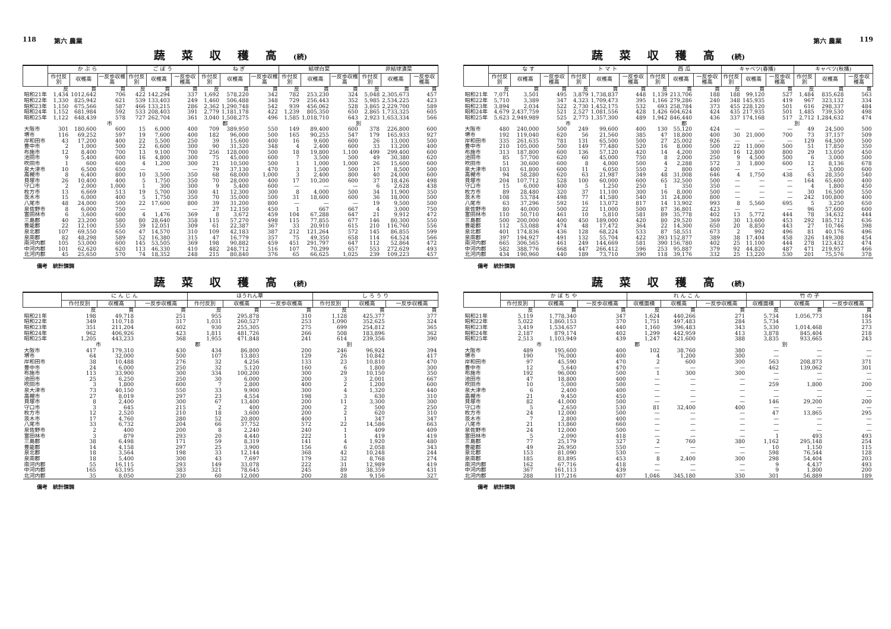118 第六 農業
蔬菜収穫高(続)
| | か ぶ ら | | | ご ぼ う | | | ね ぎ | | | 結球白菜 | | | 非結球漬菜 | | |
| --- | --- | --- | --- | --- | --- | --- | --- | --- | --- | --- | --- | --- | --- | --- | --- |
| | 作付反別 | 収穫高 | 一反歩収穫高 | 作付反別 | 収穫高 | 一反歩収穫高 | 作付反別 | 収穫高 | 一反歩収穫高 | 作付反別 | 収穫高 | 一反歩収穫高 | 作付反別 | 収穫高 | 一反歩収穫高 |
| | 反 | 貫 | 貫 | 反 | 貫 | 貫 | 反 | 貫 | 貫 | 反 | 貫 | 貫 | 反 | 貫 | 貫 |
| 昭和21年 | 1,434 | 1012,642 | 706 | 422 | 142,294 | 337 | 1,692 | 578,220 | 342 | 782 | 253,230 | 324 | 5,048 | 2,305,673 | 457 |
| 昭和22年 | 1,330 | 825,942 | 621 | 539 | 133,403 | 249 | 1,460 | 506,488 | 348 | 729 | 256,443 | 352 | 5,985 | 2,534,225 | 423 |
| 昭和23年 | 1,150 | 675,566 | 587 | 466 | 133,215 | 286 | 2,362 | 1,290,748 | 542 | 939 | 456,062 | 528 | 3,865 | 2,229,700 | 589 |
| 昭和24年 | 1,152 | 681,984 | 592 | 533 | 208,403 | 391 | 2,779 | 1,181,178 | 422 | 1,239 | 805,350 | 650 | 2,865 | 1,733,325 | 605 |
| 昭和25年 | 1,122 | 648,439 | 578 | 727 | 262,704 | 361 | 3,040 | 1,508,275 | 496 | 1,585 | 1,018,710 | 643 | 2,923 | 1,653,334 | 566 |
| | 市 | | | | | 郡 | | | | 別 | | | | | |
| 大阪市 | 301 | 180,600 | 600 | 15 | 6,000 | 400 | 709 | 389,950 | 550 | 149 | 89,400 | 600 | 378 | 226,800 | 600 |
| 堺市 | 116 | 69,252 | 597 | 19 | 7,600 | 400 | 182 | 96,000 | 500 | 165 | 90,255 | 547 | 179 | 165,933 | 927 |
| 岸和田市 | 43 | 17,200 | 400 | 22 | 5,500 | 250 | 39 | 15,600 | 400 | 16 | 9,600 | 600 | 26 | 13,000 | 500 |
| 豊中市 | 2 | 1,000 | 500 | 22 | 6,600 | 300 | 90 | 31,320 | 348 | 4 | 2,400 | 600 | 33 | 13,200 | 400 |
| 布施市 | 12 | 8,400 | 700 | 13 | 9,100 | 700 | 256 | 128,000 | 500 | 18 | 19,800 | 1,100 | 499 | 299,400 | 600 |
| 池田市 | 9 | 5,400 | 600 | 16 | 4,800 | 300 | 75 | 45,000 | 600 | 7 | 3,500 | 500 | 49 | 30,380 | 620 |
| 吹田市 | 1 | 600 | 600 | 4 | 1,200 | 300 | 21 | 10,500 | 500 | 1 | 1,000 | 1,000 | 26 | 15,600 | 600 |
| 泉大津市 | 10 | 6,500 | 650 | — | — | — | 79 | 37,130 | 470 | 3 | 1,500 | 500 | 17 | 8,500 | 500 |
| 高槻市 | 8 | 6,400 | 800 | 10 | 3,500 | 350 | 68 | 68,000 | 1,000 | 3 | 2,400 | 800 | 40 | 24,000 | 600 |
| 貝塚市 | 26 | 10,400 | 400 | 5 | 1,750 | 350 | 70 | 28,000 | 400 | 17 | 10,200 | 600 | 37 | 18,426 | 498 |
| 守口市 | 2 | 2,000 | 1,000 | 1 | 300 | 300 | 9 | 5,400 | 600 | — | — | — | 6 | 2,628 | 438 |
| 枚方市 | 13 | 6,669 | 513 | 19 | 5,700 | 300 | 41 | 12,300 | 300 | 8 | 4,000 | 500 | 34 | 11,900 | 350 |
| 茨木市 | 15 | 6,000 | 400 | 5 | 1,750 | 350 | 70 | 35,000 | 500 | 31 | 18,600 | 600 | 36 | 18,000 | 500 |
| 八尾市 | 48 | 24,000 | 500 | 22 | 17,600 | 800 | 39 | 31,200 | 800 | — | — | — | 19 | 9,500 | 500 |
| 泉佐野市 | 8 | 6,000 | 750 | — | — | — | 27 | 12,150 | 450 | 1 | 667 | 667 | 4 | 3,000 | 750 |
| 富田林市 | 6 | 3,600 | 600 | 4 | 1,476 | 369 | 8 | 3,672 | 459 | 104 | 67,288 | 647 | 21 | 9,912 | 472 |
| 三島郡 | 40 | 23,200 | 580 | 80 | 28,640 | 358 | 115 | 57,270 | 498 | 115 | 77,855 | 677 | 146 | 80,300 | 550 |
| 豊能郡 | 22 | 12,100 | 550 | 39 | 12,051 | 309 | 61 | 22,387 | 367 | 33 | 20,910 | 615 | 210 | 116,760 | 556 |
| 泉北郡 | 107 | 69,550 | 650 | 47 | 14,570 | 310 | 109 | 42,183 | 387 | 212 | 121,264 | 572 | 145 | 86,855 | 599 |
| 泉南郡 | 82 | 48,298 | 589 | 52 | 16,380 | 315 | 47 | 16,779 | 357 | 75 | 49,350 | 658 | 114 | 64,524 | 566 |
| 南河内郡 | 105 | 53,000 | 600 | 145 | 53,505 | 369 | 198 | 90,882 | 459 | 451 | 291,797 | 647 | 112 | 52,864 | 472 |
| 中河内郡 | 101 | 62,620 | 620 | 113 | 46,330 | 410 | 482 | 248,712 | 516 | 107 | 70,299 | 657 | 553 | 272,629 | 493 |
| 北河内郡 | 45 | 25,650 | 570 | 74 | 18,352 | 248 | 215 | 80,840 | 376 | 65 | 66,625 | 1,025 | 239 | 109,223 | 457 |
備考　統計課調
蔬菜収穫高(続)
| | に ん じ ん | | | ほうれん草 | | | し ろ う り | | |
| --- | --- | --- | --- | --- | --- | --- | --- | --- | --- |
| | 作付反別 | 収穫高 | 一反歩収穫高 | 作付反別 | 収穫高 | 一反歩収穫高 | 作付反別 | 収穫高 | 一反歩収穫高 |
| | 反 | 貫 | 貫 | 反 | 貫 | 貫 | 反 | 貫 | 貫 |
| 昭和21年 | 198 | 49,718 | 251 | 955 | 295,878 | 310 | 1,128 | 425,377 | 377 |
| 昭和22年 | 349 | 110,718 | 317 | 1,031 | 260,527 | 253 | 1,090 | 352,625 | 324 |
| 昭和23年 | 351 | 211,204 | 602 | 930 | 255,305 | 275 | 699 | 254,812 | 365 |
| 昭和24年 | 962 | 406,926 | 423 | 1,811 | 481,726 | 266 | 508 | 183,896 | 362 |
| 昭和25年 | 1,205 | 443,233 | 368 | 1,955 | 471,848 | 241 | 614 | 239,356 | 390 |
| | 市 | | 郡 | | | 別 | | | |
| 大阪市 | 417 | 179,310 | 430 | 434 | 86,800 | 200 | 246 | 96,924 | 394 |
| 堺市 | 64 | 32,000 | 500 | 107 | 13,803 | 129 | 26 | 10,842 | 417 |
| 岸和田市 | 38 | 10,488 | 276 | 32 | 4,256 | 133 | 23 | 10,810 | 470 |
| 豊中市 | 24 | 6,000 | 250 | 32 | 5,120 | 160 | 6 | 1,800 | 300 |
| 布施市 | 113 | 33,900 | 300 | 334 | 100,200 | 300 | 29 | 10,150 | 350 |
| 池田市 | 25 | 6,250 | 250 | 30 | 6,000 | 200 | 3 | 2,001 | 667 |
| 吹田市 | 3 | 1,800 | 600 | 7 | 2,800 | 400 | 2 | 1,200 | 600 |
| 泉大津市 | 73 | 40,150 | 550 | 33 | 9,900 | 300 | 4 | 1,320 | 440 |
| 高槻市 | 27 | 8,019 | 297 | 23 | 4,554 | 198 | 3 | 630 | 310 |
| 貝塚市 | 8 | 2,400 | 300 | 67 | 13,400 | 200 | 11 | 3,300 | 300 |
| 守口市 | 3 | 645 | 215 | 2 | 400 | 200 | 2 | 500 | 250 |
| 枚方市 | 12 | 2,520 | 210 | 18 | 3,600 | 200 | 2 | 620 | 310 |
| 茨木市 | 17 | 4,760 | 280 | 52 | 20,800 | 400 | 1 | 347 | 347 |
| 八尾市 | 33 | 6,732 | 204 | 66 | 37,752 | 572 | 22 | 14,586 | 663 |
| 泉佐野市 | 2 | 400 | 200 | 8 | 2,240 | 240 | 1 | 409 | 409 |
| 富田林市 | 3 | 879 | 293 | 20 | 4,440 | 222 | 1 | 419 | 419 |
| 三島郡 | 38 | 6,498 | 171 | 59 | 8,319 | 141 | 4 | 1,920 | 480 |
| 豊能郡 | 14 | 4,158 | 297 | 25 | 3,900 | 156 | 6 | 2,058 | 343 |
| 泉北郡 | 18 | 3,564 | 198 | 33 | 12,144 | 368 | 42 | 10,248 | 244 |
| 泉南郡 | 18 | 5,400 | 300 | 43 | 7,697 | 179 | 32 | 8,768 | 274 |
| 南河内郡 | 55 | 16,115 | 293 | 149 | 33,078 | 222 | 31 | 12,989 | 419 |
| 中河内郡 | 165 | 63,195 | 383 | 321 | 78,645 | 245 | 89 | 38,359 | 431 |
| 北河内郡 | 35 | 8,050 | 230 | 60 | 12,000 | 200 | 28 | 9,156 | 327 |
備考　統計課調
第六 農業 119
蔬菜収穫高(続)
| | な す | | | ト マ ト | | | 西 瓜 | | | キャベツ(春播) | | | キャベツ(秋播) | | |
| --- | --- | --- | --- | --- | --- | --- | --- | --- | --- | --- | --- | --- | --- | --- | --- |
| | 作付反別 | 収穫高 | 一反歩収穫高 | 作付反別 | 収穫高 | 一反歩収穫高 | 作付反別 | 収穫高 | 一反歩収穫高 | 作付反別 | 収穫高 | 一反歩収穫高 | 作付反別 | 収穫高 | 一反歩収穫高 |
| | 反 | 貫 | 貫 | 反 | 貫 | 貫 | 反 | 貫 | 貫 | 反 | 貫 | 貫 | 反 | 貫 | 貫 |
| 昭和21年 | 7,071 | 3,501 | 495 | 3,879 | 1,738,837 | 448 | 1,139 | 213,706 | 188 | 188 | 99,120 | 527 | 1,484 | 835,628 | 563 |
| 昭和22年 | 5,710 | 3,389 | 347 | 4,323 | 1,709,473 | 395 | 1,166 | 279,286 | 240 | 348 | 145,935 | 419 | 967 | 323,132 | 334 |
| 昭和23年 | 3,894 | 2,034 | 522 | 2,730 | 1,452,175 | 532 | 693 | 258,784 | 373 | 455 | 228,120 | 501 | 616 | 298,337 | 484 |
| 昭和24年 | 4,679 | 2,437,759 | 521 | 2,527 | 1,081,556 | 428 | 1,426 | 604,624 | 424 | 435 | 217,935 | 501 | 1,485 | 739,530 | 498 |
| 昭和25年 | 5,623 | 2,949,989 | 525 | 2,773 | 1,357,300 | 489 | 1,942 | 846,440 | 436 | 337 | 174,168 | 517 | 2,712 | 1,284,632 | 474 |
| | 市 | | | | | | 郡 | | | 別 | | | | | |
| 大阪市 | 480 | 240,000 | 500 | 249 | 99,600 | 400 | 130 | 55,120 | 424 | — | — | — | 49 | 24,500 | 500 |
| 堺市 | 192 | 119,040 | 620 | 56 | 21,560 | 385 | 47 | 18,800 | 400 | 30 | 21,000 | 700 | 73 | 37,157 | 509 |
| 岸和田市 | 335 | 261,635 | 781 | 131 | 65,500 | 500 | 27 | 25,002 | 926 | — | — | — | 129 | 64,500 | 500 |
| 豊中市 | 210 | 105,000 | 500 | 149 | 77,480 | 520 | 16 | 8,000 | 500 | 22 | 11,000 | 500 | 51 | 17,850 | 350 |
| 布施市 | 313 | 187,800 | 600 | 136 | 57,120 | 420 | 14 | 4,200 | 300 | 16 | 12,800 | 800 | 29 | 13,050 | 450 |
| 池田市 | 85 | 57,700 | 620 | 60 | 45,000 | 750 | 8 | 2,000 | 250 | 9 | 4,500 | 500 | 6 | 3,000 | 500 |
| 吹田市 | 51 | 30,600 | 600 | 8 | 4,000 | 500 | 4 | 2,288 | 572 | 3 | 1,800 | 600 | 12 | 8,136 | 678 |
| 泉大津市 | 103 | 61,800 | 600 | 11 | 6,050 | 550 | 2 | 800 | 400 | — | — | — | 5 | 3,000 | 600 |
| 高槻市 | 94 | 58,280 | 620 | 63 | 21,987 | 349 | 48 | 31,008 | 646 | 4 | 1,750 | 438 | 63 | 28,350 | 540 |
| 貝塚市 | 204 | 107,712 | 528 | 100 | 60,000 | 600 | 65 | 32,500 | 500 | — | — | — | 164 | 65,600 | 400 |
| 守口市 | 15 | 6,000 | 400 | 5 | 1,250 | 250 | 1 | 350 | 350 | — | — | — | 4 | 1,800 | 450 |
| 枚方市 | 89 | 28,480 | 320 | 37 | 11,100 | 300 | 16 | 8,000 | 500 | — | — | — | 30 | 16,500 | 550 |
| 茨木市 | 108 | 53,784 | 498 | 77 | 41,580 | 540 | 31 | 24,800 | 800 | — | — | — | 242 | 100,800 | 400 |
| 八尾市 | 63 | 37,296 | 592 | 16 | 13,072 | 817 | 14 | 13,902 | 993 | 8 | 5,560 | 695 | 5 | 3,250 | 650 |
| 泉佐野市 | 80 | 40,000 | 500 | 22 | 11,000 | 500 | 87 | 36,801 | 423 | — | — | — | 96 | 57,600 | 600 |
| 富田林市 | 110 | 50,710 | 461 | 10 | 5,810 | 581 | 89 | 35,778 | 402 | 13 | 5,772 | 444 | 78 | 34,632 | 444 |
| 三島郡 | 500 | 200,000 | 400 | 450 | 189,000 | 420 | 80 | 29,520 | 369 | 30 | 13,600 | 453 | 292 | 185,712 | 636 |
| 豊能郡 | 112 | 53,088 | 474 | 48 | 17,472 | 364 | 22 | 14,300 | 650 | 20 | 8,850 | 443 | 27 | 10,746 | 398 |
| 泉北郡 | 401 | 174,836 | 436 | 128 | 68,224 | 533 | 87 | 58,551 | 673 | 2 | 992 | 496 | 81 | 40,176 | 496 |
| 泉南郡 | 397 | 194,927 | 491 | 132 | 55,704 | 422 | 393 | 152,877 | 389 | 38 | 17,404 | 458 | 326 | 149,308 | 454 |
| 南河内郡 | 665 | 306,565 | 461 | 249 | 144,669 | 581 | 390 | 156,780 | 402 | 25 | 11,100 | 444 | 278 | 123,432 | 474 |
| 中河内郡 | 582 | 388,776 | 668 | 447 | 266,412 | 596 | 253 | 95,887 | 379 | 92 | 44,820 | 487 | 471 | 219,957 | 466 |
| 北河内郡 | 434 | 190,960 | 440 | 189 | 73,710 | 390 | 118 | 39,176 | 332 | 25 | 13,220 | 530 | 201 | 75,576 | 378 |
備考　統計課調
蔬菜収穫高(続)
| | か ぼ ち や | | | れ ん こ ん | | | 竹 の 子 | | |
| --- | --- | --- | --- | --- | --- | --- | --- | --- | --- |
| | 作付反別 | 収穫高 | 一反歩収穫高 | 収穫面積 | 収穫高 | 一反歩収穫高 | 収穫面積 | 収穫高 | 一反歩収穫高 |
| | 反 | 貫 | 貫 | 反 | 貫 | 貫 | 反 | 貫 | 貫 |
| 昭和21年 | 5,119 | 1,778,340 | 347 | 1,624 | 440,266 | 271 | 5,734 | 1,056,773 | 184 |
| 昭和22年 | 5,022 | 1,860,153 | 370 | 1,751 | 497,483 | 284 | 5,734 | | 135 |
| 昭和23年 | 3,419 | 1,534,657 | 440 | 1,160 | 396,483 | 343 | 5,330 | 1,014,468 | 273 |
| 昭和24年 | 2,187 | 879,174 | 402 | 1,299 | 442,959 | 413 | 3,878 | 845,404 | 218 |
| 昭和25年 | 2,513 | 1,103,949 | 439 | 1,247 | 421,600 | 388 | 3,835 | 933,665 | 243 |
| | 市 | | 郡 | | | 別 | | | |
| 大阪市 | 489 | 195,600 | 400 | 102 | 38,760 | 380 | — | — | — |
| 堺市 | 190 | 76,000 | 400 | 4 | 1,200 | 300 | — | — | — |
| 岸和田市 | 97 | 45,590 | 470 | 2 | 600 | 300 | 563 | 208,873 | 371 |
| 豊中市 | 12 | 5,640 | 470 | — | — | — | 462 | 139,062 | 301 |
| 布施市 | 192 | 96,000 | 500 | 1 | 300 | 300 | — | — | — |
| 池田市 | 47 | 18,800 | 400 | — | — | — | — | — | — |
| 吹田市 | 10 | 5,000 | 500 | — | — | — | 259 | 1,800 | 200 |
| 泉大津市 | 6 | 2,400 | 400 | — | — | — | — | — | — |
| 高槻市 | 21 | 9,450 | 450 | — | — | — | — | — | — |
| 貝塚市 | 82 | 41,000 | 500 | — | — | — | 146 | 29,200 | 200 |
| 守口市 | 5 | 2,650 | 530 | 81 | 32,400 | 400 | — | — | — |
| 枚方市 | 24 | 12,000 | 500 | — | — | — | 47 | 13,865 | 295 |
| 茨木市 | 7 | 2,800 | 400 | — | — | — | — | — | — |
| 八尾市 | 21 | 13,860 | 660 | — | — | — | — | — | — |
| 泉佐野市 | 24 | 12,000 | 500 | — | — | — | — | — | — |
| 富田林市 | 5 | 2,090 | 418 | — | — | — | 1 | 493 | 493 |
| 三島郡 | 77 | 25,179 | 327 | 2 | 760 | 380 | 1,162 | 295,148 | 254 |
| 豊能郡 | 49 | 26,950 | 550 | — | — | — | 10 | 1,150 | 115 |
| 泉北郡 | 153 | 81,090 | 530 | — | — | — | 598 | 76,544 | 128 |
| 泉南郡 | 185 | 83,895 | 453 | 8 | 2,400 | 300 | 298 | 54,404 | 203 |
| 南河内郡 | 162 | 67,716 | 418 | — | — | — | 9 | 4,437 | 493 |
| 中河内郡 | 367 | 161,113 | 439 | — | — | — | 9 | 1,800 | 200 |
| 北河内郡 | 288 | 117,216 | 407 | 1,046 | 345,180 | 330 | 301 | 56,889 | 189 |
備考　統計課調